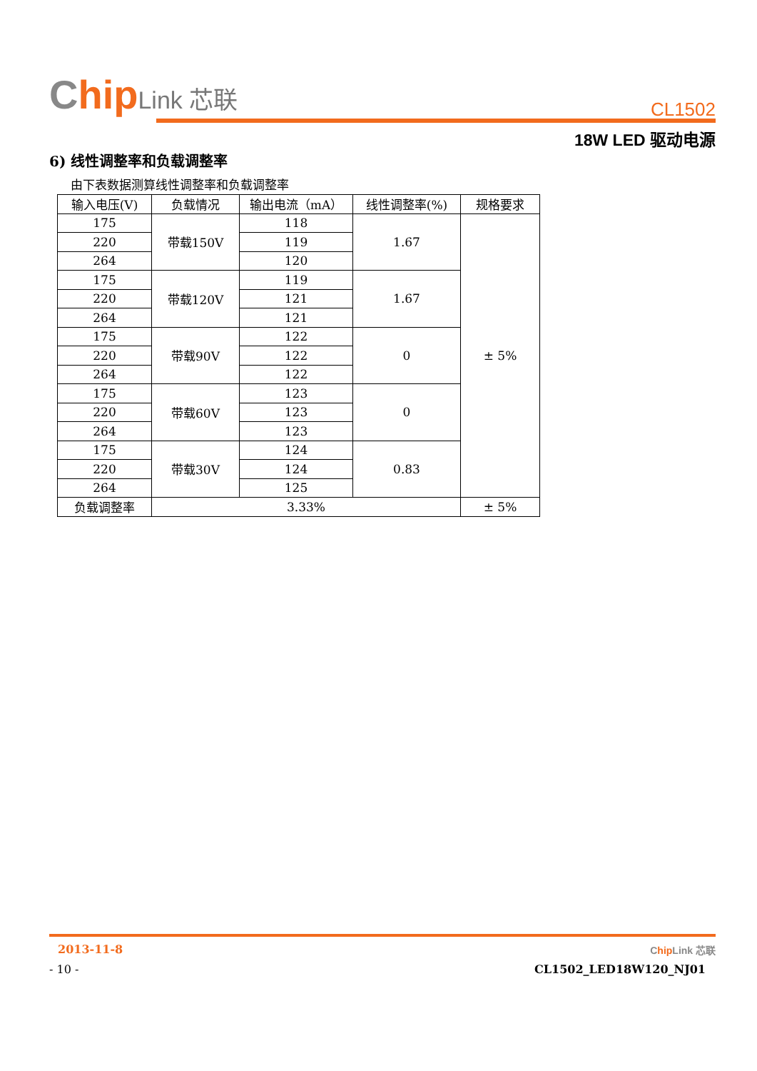Chip Link 芯联
CL1502
18W LED 驱动电源
6) 线性调整率和负载调整率
由下表数据测算线性调整率和负载调整率
| 输入电压(V) | 负载情况 | 输出电流（mA） | 线性调整率(%) | 规格要求 |
| --- | --- | --- | --- | --- |
| 175 | 带载150V | 118 | 1.67 | ± 5% |
| 220 | | 119 | | |
| 264 | | 120 | | |
| 175 | 带载120V | 119 | 1.67 | |
| 220 | | 121 | | |
| 264 | | 121 | | |
| 175 | 带载90V | 122 | 0 | |
| 220 | | 122 | | |
| 264 | | 122 | | |
| 175 | 带载60V | 123 | 0 | |
| 220 | | 123 | | |
| 264 | | 123 | | |
| 175 | 带载30V | 124 | 0.83 | |
| 220 | | 124 | | |
| 264 | | 125 | | |
| 负载调整率 | 3.33% | | | ± 5% |
2013-11-8 Chip Link 芯联
- 10 - CL1502_LED18W120_NJ01